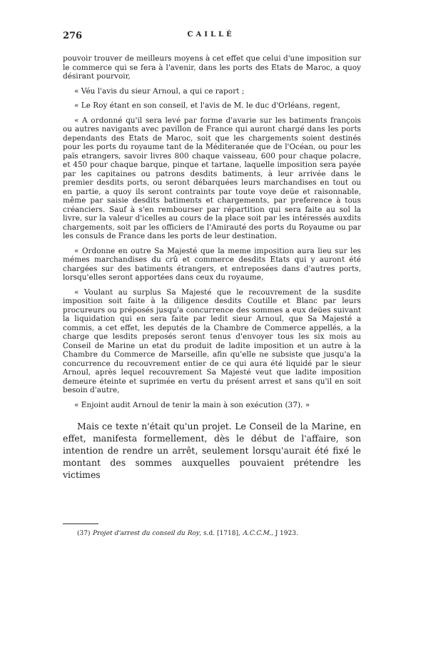276 CAILLÉ
pouvoir trouver de meilleurs moyens à cet effet que celui d'une imposition sur le commerce qui se fera à l'avenir, dans les ports des Etats de Maroc, a quoy désirant pourvoir,
« Véu l'avis du sieur Arnoul, a qui ce raport ;
« Le Roy étant en son conseil, et l'avis de M. le duc d'Orléans, regent,
« A ordonné qu'il sera levé par forme d'avarie sur les batiments françois ou autres navigants avec pavillon de France qui auront chargé dans les ports dependants des Etats de Maroc, soit que les chargements soient destinés pour les ports du royaume tant de la Méditeranée que de l'Océan, ou pour les païs etrangers, savoir livres 800 chaque vaisseau, 600 pour chaque polacre, et 450 pour chaque barque, pinque et tartane, laquelle imposition sera payée par les capitaines ou patrons desdits batiments, à leur arrivée dans le premier desdits ports, ou seront débarquées leurs marchandises en tout ou en partie, a quoy ils seront contraints par toute voye deüe et raisonnable, même par saisie desdits batiments et chargements, par preference à tous créanciers. Sauf à s'en rembourser par répartition qui sera faite au sol la livre, sur la valeur d'icelles au cours de la place soit par les intéressés auxdits chargements, soit par les officiers de l'Amirauté des ports du Royaume ou par les consuls de France dans les ports de leur destination.
« Ordonne en outre Sa Majesté que la meme imposition aura lieu sur les mémes marchandises du crû et commerce desdits Etats qui y auront été chargées sur des batiments étrangers, et entreposées dans d'autres ports, lorsqu'elles seront apportées dans ceux du royaume,
« Voulant au surplus Sa Majesté que le recouvrement de la susdite imposition soit faite à la diligence desdits Coutille et Blanc par leurs procureurs ou préposés jusqu'a concurrence des sommes a eux deües suivant la liquidation qui en sera faite par ledit sieur Arnoul, que Sa Majesté a commis, a cet effet, les deputés de la Chambre de Commerce appellés, a la charge que lesdits preposés seront tenus d'envoyer tous les six mois au Conseil de Marine un etat du produit de ladite imposition et un autre à la Chambre du Commerce de Marseille, afin qu'elle ne subsiste que jusqu'a la concurrence du recouvrement entier de ce qui aura été liquidé par le sieur Arnoul, après lequel recouvrement Sa Majesté veut que ladite imposition demeure éteinte et suprimée en vertu du présent arrest et sans qu'il en soit besoin d'autre,
« Enjoint audit Arnoul de tenir la main à son exécution (37). »
Mais ce texte n'était qu'un projet. Le Conseil de la Marine, en effet, manifesta formellement, dès le début de l'affaire, son intention de rendre un arrêt, seulement lorsqu'aurait été fixé le montant des sommes auxquelles pouvaient prétendre les victimes
(37) Projet d'arrest du conseil du Roy, s.d. [1718], A.C.C.M., J 1923.